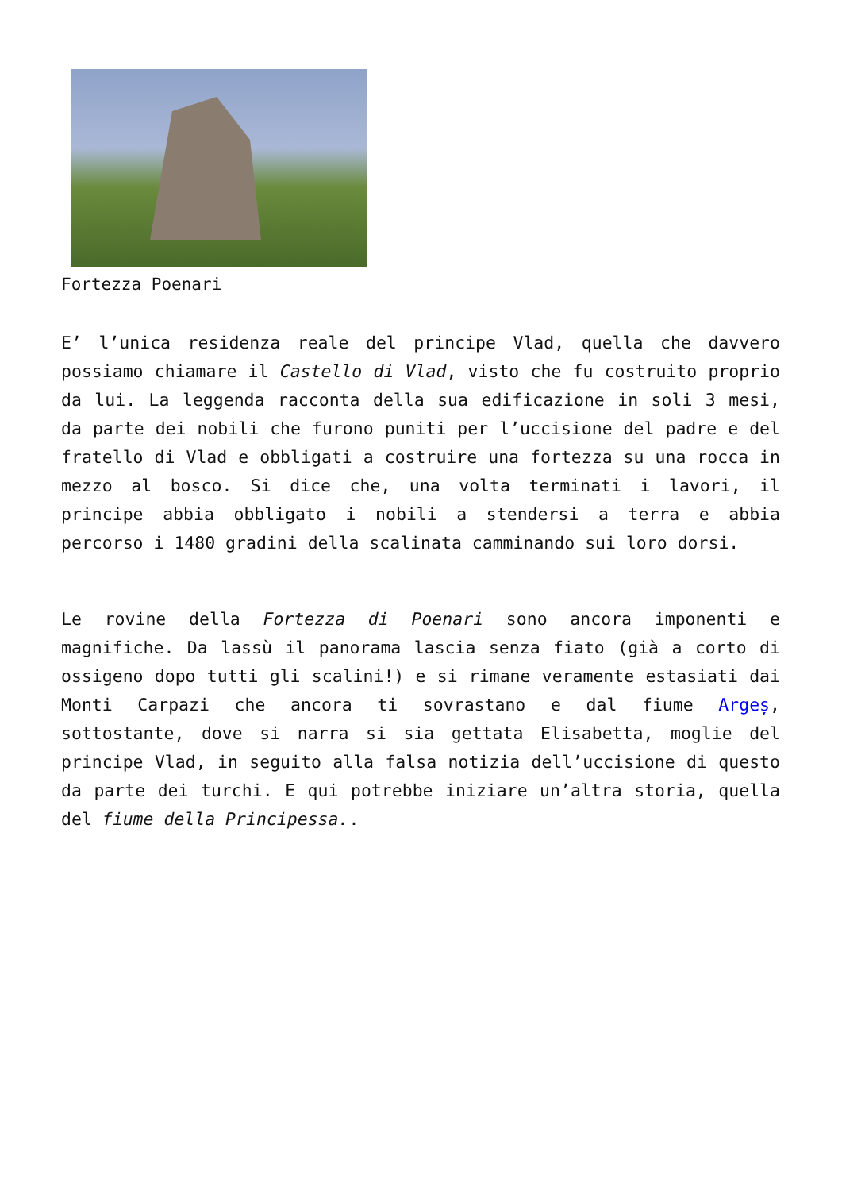Fortezza Poenari
E’ l’unica residenza reale del principe Vlad, quella che davvero possiamo chiamare il Castello di Vlad, visto che fu costruito proprio da lui. La leggenda racconta della sua edificazione in soli 3 mesi, da parte dei nobili che furono puniti per l’uccisione del padre e del fratello di Vlad e obbligati a costruire una fortezza su una rocca in mezzo al bosco. Si dice che, una volta terminati i lavori, il principe abbia obbligato i nobili a stendersi a terra e abbia percorso i 1480 gradini della scalinata camminando sui loro dorsi.
Le rovine della Fortezza di Poenari sono ancora imponenti e magnifiche. Da lassù il panorama lascia senza fiato (già a corto di ossigeno dopo tutti gli scalini!) e si rimane veramente estasiati dai Monti Carpazi che ancora ti sovrastano e dal fiume Argeș, sottostante, dove si narra si sia gettata Elisabetta, moglie del principe Vlad, in seguito alla falsa notizia dell’uccisione di questo da parte dei turchi. E qui potrebbe iniziare un’altra storia, quella del fiume della Principessa..